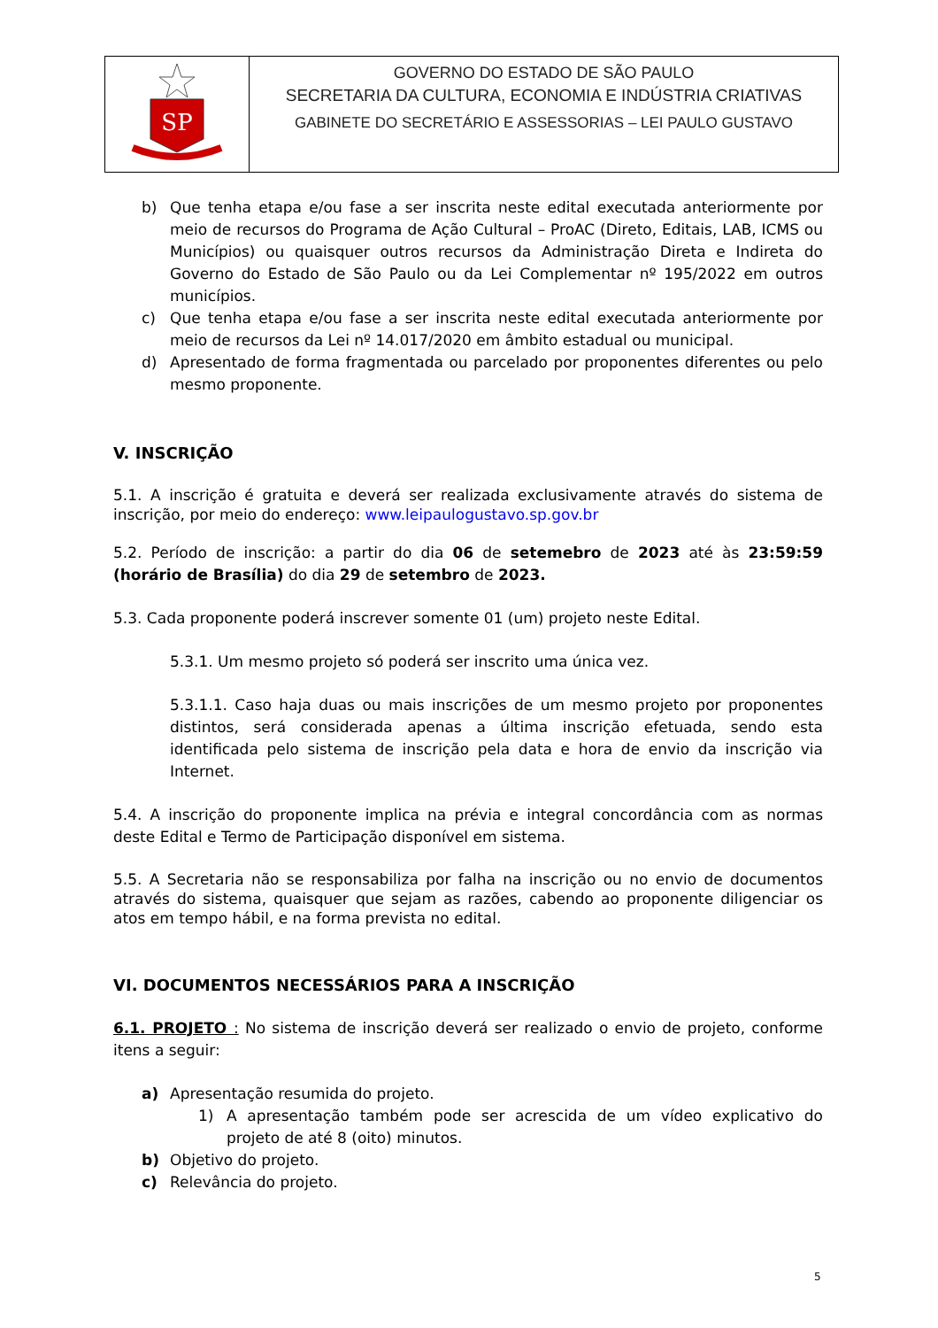| SP | GOVERNO DO ESTADO DE SÃO PAULO SECRETARIA DA CULTURA, ECONOMIA E INDÚSTRIA CRIATIVAS GABINETE DO SECRETÁRIO E ASSESSORIAS – LEI PAULO GUSTAVO |
b) Que tenha etapa e/ou fase a ser inscrita neste edital executada anteriormente por meio de recursos do Programa de Ação Cultural – ProAC (Direto, Editais, LAB, ICMS ou Municípios) ou quaisquer outros recursos da Administração Direta e Indireta do Governo do Estado de São Paulo ou da Lei Complementar nº 195/2022 em outros municípios.
c) Que tenha etapa e/ou fase a ser inscrita neste edital executada anteriormente por meio de recursos da Lei nº 14.017/2020 em âmbito estadual ou municipal.
d) Apresentado de forma fragmentada ou parcelado por proponentes diferentes ou pelo mesmo proponente.
V. INSCRIÇÃO
5.1. A inscrição é gratuita e deverá ser realizada exclusivamente através do sistema de inscrição, por meio do endereço: www.leipaulogustavo.sp.gov.br
5.2. Período de inscrição: a partir do dia 06 de setemebro de 2023 até às 23:59:59 (horário de Brasília) do dia 29 de setembro de 2023.
5.3. Cada proponente poderá inscrever somente 01 (um) projeto neste Edital.
5.3.1. Um mesmo projeto só poderá ser inscrito uma única vez.
5.3.1.1. Caso haja duas ou mais inscrições de um mesmo projeto por proponentes distintos, será considerada apenas a última inscrição efetuada, sendo esta identificada pelo sistema de inscrição pela data e hora de envio da inscrição via Internet.
5.4. A inscrição do proponente implica na prévia e integral concordância com as normas deste Edital e Termo de Participação disponível em sistema.
5.5. A Secretaria não se responsabiliza por falha na inscrição ou no envio de documentos através do sistema, quaisquer que sejam as razões, cabendo ao proponente diligenciar os atos em tempo hábil, e na forma prevista no edital.
VI. DOCUMENTOS NECESSÁRIOS PARA A INSCRIÇÃO
6.1. PROJETO : No sistema de inscrição deverá ser realizado o envio de projeto, conforme itens a seguir:
a) Apresentação resumida do projeto.
1) A apresentação também pode ser acrescida de um vídeo explicativo do projeto de até 8 (oito) minutos.
b) Objetivo do projeto.
c) Relevância do projeto.
5